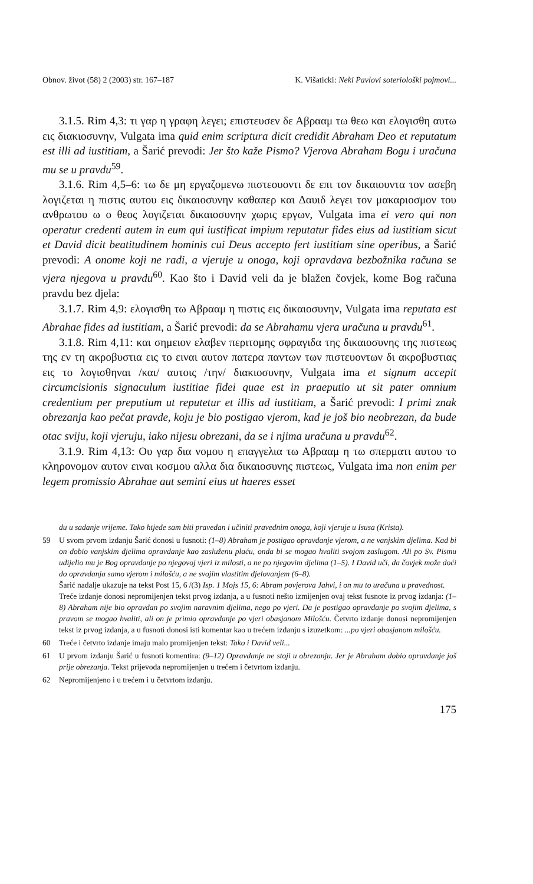Obnov. život (58) 2 (2003) str. 167–187 K. Višaticki: Neki Pavlovi soteriološki pojmovi...
3.1.5. Rim 4,3: τι γαρ η γραφη λεγει; επιστευσεν δε Αβρααμ τω θεω και ελογισθη αυτω εις διακιοσυνην, Vulgata ima quid enim scriptura dicit credidit Abraham Deo et reputatum est illi ad iustitiam, a Šarić prevodi: Jer što kaže Pismo? Vjerova Abraham Bogu i uračuna mu se u pravdu<sup>59</sup>.
3.1.6. Rim 4,5–6: τω δε μη εργαζομενω πιστεουοντι δε επι τον δικαιουντα τον ασεβη λογιζεται η πιστις αυτου εις δικαιοσυνην καθαπερ και Δαυιδ λεγει τον μακαριοσμον του ανθρωτου ω ο θεος λογιζεται δικαιοσυνην χωρις εργων, Vulgata ima ei vero qui non operatur credenti autem in eum qui iustificat impium reputatur fides eius ad iustitiam sicut et David dicit beatitudinem hominis cui Deus accepto fert iustitiam sine operibus, a Šarić prevodi: A onome koji ne radi, a vjeruje u onoga, koji opravdava bezbožnika računa se vjera njegova u pravdu<sup>60</sup>. Kao što i David veli da je blažen čovjek, kome Bog računa pravdu bez djela:
3.1.7. Rim 4,9: ελογισθη τω Αβρααμ η πιστις εις δικαιοσυνην, Vulgata ima reputata est Abrahae fides ad iustitiam, a Šarić prevodi: da se Abrahamu vjera uračuna u pravdu<sup>61</sup>.
3.1.8. Rim 4,11: και σημειον ελαβεν περιτομης σφραγιδα της δικαιοσυνης της πιστεως της εν τη ακροβυστια εις το ειναι αυτον πατερα παντων των πιστευοντων δι ακροβυστιας εις το λογισθηναι /και/ αυτοις /την/ διακιοσυνην, Vulgata ima et signum accepit circumcisionis signaculum iustitiae fidei quae est in praeputio ut sit pater omnium credentium per preputium ut reputetur et illis ad iustitiam, a Šarić prevodi: I primi znak obrezanja kao pečat pravde, koju je bio postigao vjerom, kad je još bio neobrezan, da bude otac sviju, koji vjeruju, iako nijesu obrezani, da se i njima uračuna u pravdu<sup>62</sup>.
3.1.9. Rim 4,13: Ου γαρ δια νομου η επαγγελια τω Αβρααμ η τω σπερματι αυτου το κληρονομον αυτον ειναι κοσμου αλλα δια δικαιοσυνης πιστεως, Vulgata ima non enim per legem promissio Abrahae aut semini eius ut haeres esset
du u sadanje vrijeme. Tako htjede sam biti pravedan i učiniti pravednim onoga, koji vjeruje u Isusa (Krista).
59 U svom prvom izdanju Šarić donosi u fusnoti: (1–8) Abraham je postigao opravdanje vjerom, a ne vanjskim djelima. Kad bi on dobio vanjskim djelima opravdanje kao zasluženu plaću, onda bi se mogao hvaliti svojom zaslugom. Ali po Sv. Pismu udijelio mu je Bog opravdanje po njegovoj vjeri iz milosti, a ne po njegovim djelima (1–5). I David uči, da čovjek može doći do opravdanja samo vjerom i milošću, a ne svojim vlastitim djelovanjem (6–8).
Šarić nadalje ukazuje na tekst Post 15, 6 /(3) Isp. 1 Mojs 15, 6: Abram povjerova Jahvi, i on mu to uračuna u pravednost.
Treće izdanje donosi nepromijenjen tekst prvog izdanja, a u fusnoti nešto izmijenjen ovaj tekst fusnote iz prvog izdanja: (1–8) Abraham nije bio opravdan po svojim naravnim djelima, nego po vjeri. Da je postigao opravdanje po svojim djelima, s pravom se mogao hvaliti, ali on je primio opravdanje po vjeri obasjanom Milošću. Četvrto izdanje donosi nepromijenjen tekst iz prvog izdanja, a u fusnoti donosi isti komentar kao u trećem izdanju s izuzetkom: ...po vjeri obasjanom milošću.
60 Treće i četvrto izdanje imaju malo promijenjen tekst: Tako i David veli...
61 U prvom izdanju Šarić u fusnoti komentira: (9–12) Opravdanje ne stoji u obrezanju. Jer je Abraham dobio opravdanje još prije obrezanja. Tekst prijevoda nepromijenjen u trećem i četvrtom izdanju.
62 Nepromijenjeno i u trećem i u četvrtom izdanju.
175